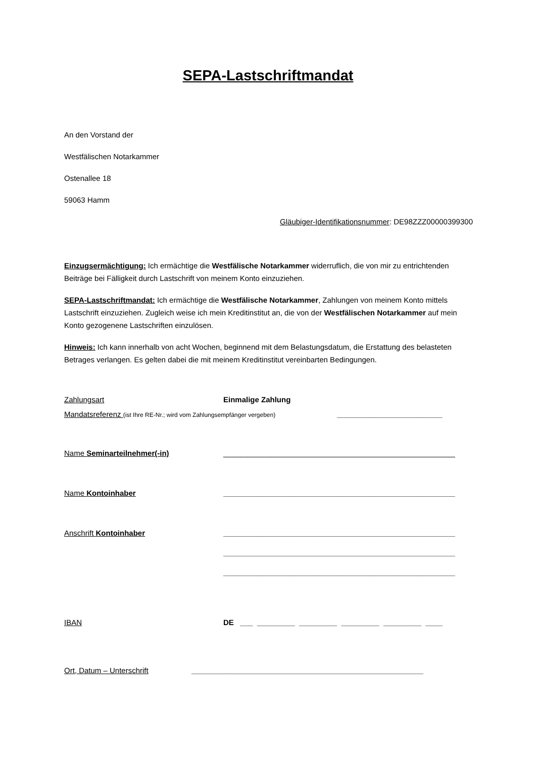SEPA-Lastschriftmandat
An den Vorstand der
Westfälischen Notarkammer
Ostenallee 18
59063 Hamm
Gläubiger-Identifikationsnummer: DE98ZZZ00000399300
Einzugsermächtigung: Ich ermächtige die Westfälische Notarkammer widerruflich, die von mir zu entrichtenden Beiträge bei Fälligkeit durch Lastschrift von meinem Konto einzuziehen.
SEPA-Lastschriftmandat: Ich ermächtige die Westfälische Notarkammer, Zahlungen von meinem Konto mittels Lastschrift einzuziehen. Zugleich weise ich mein Kreditinstitut an, die von der Westfälischen Notarkammer auf mein Konto gezogenene Lastschriften einzulösen.
Hinweis: Ich kann innerhalb von acht Wochen, beginnend mit dem Belastungsdatum, die Erstattung des belasteten Betrages verlangen. Es gelten dabei die mit meinem Kreditinstitut vereinbarten Bedingungen.
Zahlungsart Einmalige Zahlung
Mandatsreferenz (ist Ihre RE-Nr.; wird vom Zahlungsempfänger vergeben) _________________________
Name Seminarteilnehmer(-in) _______________________________________________________
Name Kontoinhaber _______________________________________________________
Anschrift Kontoinhaber _______________________________________________________
_______________________________________________________
_______________________________________________________
IBAN DE ___ _________ _________ _________ _________ ____
Ort, Datum – Unterschrift _______________________________________________________